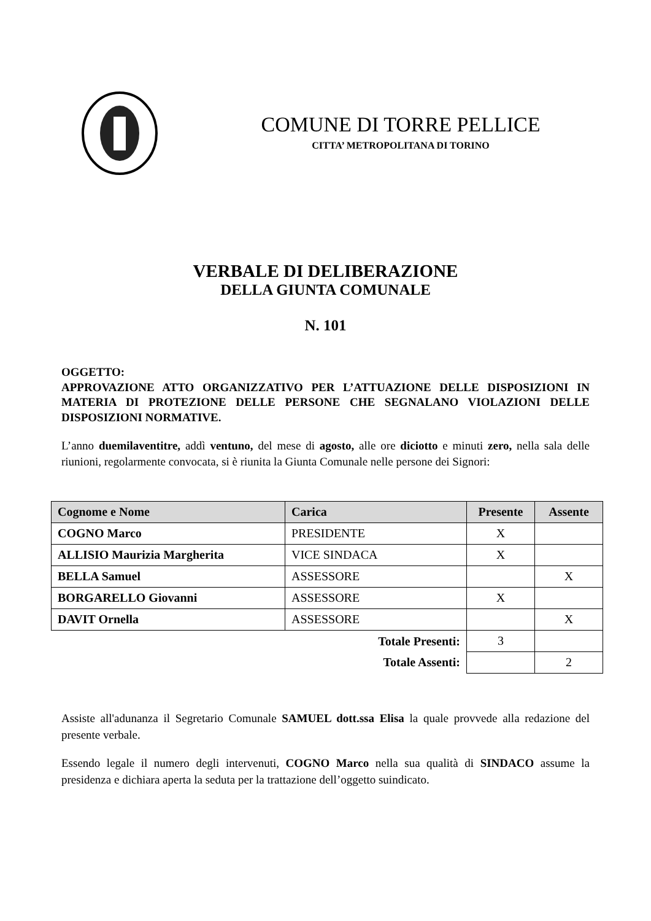COMUNE DI TORRE PELLICE
CITTA’ METROPOLITANA DI TORINO
VERBALE DI DELIBERAZIONE
DELLA GIUNTA COMUNALE
N. 101
OGGETTO:
APPROVAZIONE ATTO ORGANIZZATIVO PER L’ATTUAZIONE DELLE DISPOSIZIONI IN MATERIA DI PROTEZIONE DELLE PERSONE CHE SEGNALANO VIOLAZIONI DELLE DISPOSIZIONI NORMATIVE.
L’anno duemilaventitre, addì ventuno, del mese di agosto, alle ore diciotto e minuti zero, nella sala delle riunioni, regolarmente convocata, si è riunita la Giunta Comunale nelle persone dei Signori:
| Cognome e Nome | Carica | Presente | Assente |
| --- | --- | --- | --- |
| COGNO Marco | PRESIDENTE | X | |
| ALLISIO Maurizia Margherita | VICE SINDACA | X | |
| BELLA Samuel | ASSESSORE | | X |
| BORGARELLO Giovanni | ASSESSORE | X | |
| DAVIT Ornella | ASSESSORE | | X |
| Totale Presenti: | | 3 | |
| Totale Assenti: | | | 2 |
Assiste all'adunanza il Segretario Comunale SAMUEL dott.ssa Elisa la quale provvede alla redazione del presente verbale.
Essendo legale il numero degli intervenuti, COGNO Marco nella sua qualità di SINDACO assume la presidenza e dichiara aperta la seduta per la trattazione dell’oggetto suindicato.